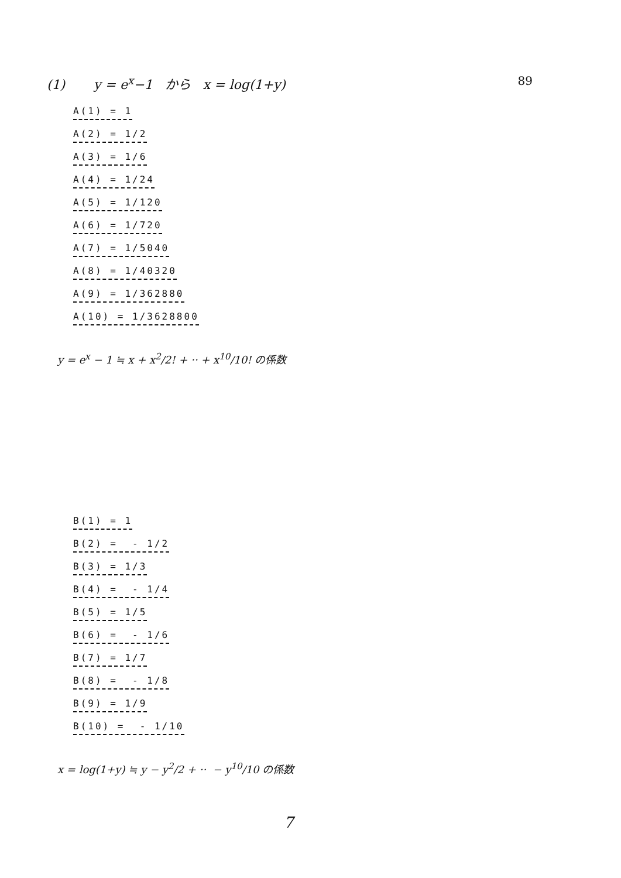(1) y = e<sup>x</sup>−1 から x = log(1+y) 89
A(1) = 1
A(2) = 1/2
A(3) = 1/6
A(4) = 1/24
A(5) = 1/120
A(6) = 1/720
A(7) = 1/5040
A(8) = 1/40320
A(9) = 1/362880
A(10) = 1/3628800
y = e<sup>x</sup> − 1 ≒ x + x<sup>2</sup>/2! + ·· + x<sup>10</sup>/10! の係数
B(1) = 1
B(2) = - 1/2
B(3) = 1/3
B(4) = - 1/4
B(5) = 1/5
B(6) = - 1/6
B(7) = 1/7
B(8) = - 1/8
B(9) = 1/9
B(10) = - 1/10
x = log(1+y) ≒ y − y<sup>2</sup>/2 + ·· − y<sup>10</sup>/10 の係数
7